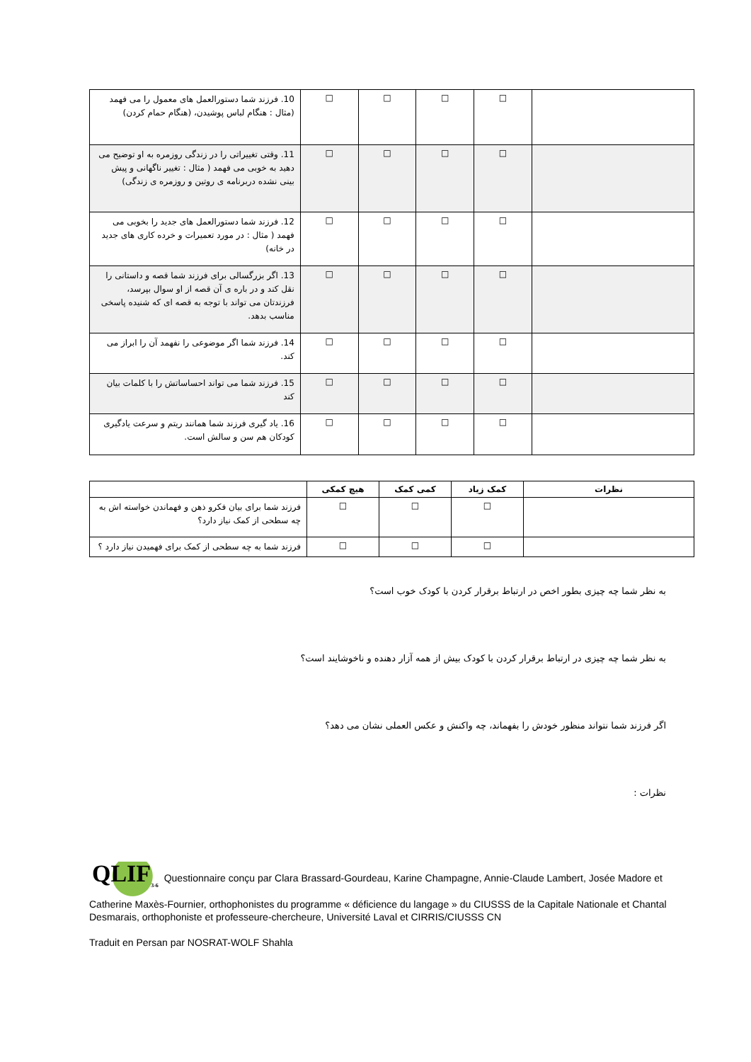| 10. فرزند شما دستورالعمل های معمول را می فهمد (مثال : هنگام لباس پوشیدن، (هنگام حمام کردن) | □ | □ | □ | □ | |
| 11. وقتی تغییراتی را در زندگی روزمره به او توضیح می دهید به خوبی می فهمد ( مثال : تغییر ناگهانی و پیش بینی نشده دربرنامه ی روتین و روزمره ی زندگی) | □ | □ | □ | □ | |
| 12. فرزند شما دستورالعمل های جدید را بخوبی می فهمد ( مثال : در مورد تعمیرات و خرده کاری های جدید در خانه) | □ | □ | □ | □ | |
| 13. اگر بزرگسالی برای فرزند شما قصه و داستانی را نقل کند و در باره ی آن قصه از او سوال بپرسد، فرزندتان می تواند با توجه به قصه ای که شنیده پاسخی مناسب بدهد. | □ | □ | □ | □ | |
| 14. فرزند شما اگر موضوعی را نفهمد آن را ابراز می کند. | □ | □ | □ | □ | |
| 15. فرزند شما می تواند احساساتش را با کلمات بیان کند | □ | □ | □ | □ | |
| 16. یاد گیری فرزند شما همانند ریتم و سرعت یادگیری کودکان هم سن و سالش است. | □ | □ | □ | □ | |
| | هیچ کمکی | کمی کمک | کمک زیاد | نظرات |
| --- | --- | --- | --- | --- |
| فرزند شما برای بیان فکرو ذهن و فهماندن خواسته اش به چه سطحی از کمک نیاز دارد؟ | □ | □ | □ | |
| فرزند شما به چه سطحی از کمک برای فهمیدن نیاز دارد ؟ | □ | □ | □ | |
به نظر شما چه چیزی بطور اخص در ارتباط برقرار کردن با کودک خوب است؟
به نظر شما چه چیزی در ارتباط برقرار کردن با کودک بیش از همه آزار دهنده و ناخوشایند است؟
اگر فرزند شما نتواند منظور خودش را بفهماند، چه واکنش و عکس العملی نشان می دهد؟
نظرات :
QLIF<sub>3-6</sub> Questionnaire conçu par Clara Brassard-Gourdeau, Karine Champagne, Annie-Claude Lambert, Josée Madore et Catherine Maxès-Fournier, orthophonistes du programme « déficience du langage » du CIUSSS de la Capitale Nationale et Chantal Desmarais, orthophoniste et professeure-chercheure, Université Laval et CIRRIS/CIUSSS CN
Traduit en Persan par NOSRAT-WOLF Shahla